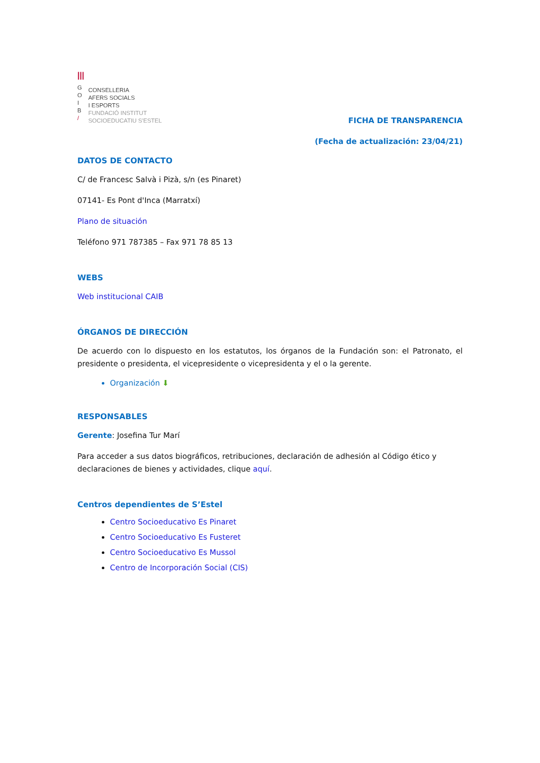|||
G
O
I
B
/
CONSELLERIA
AFERS SOCIALS
I ESPORTS
FUNDACIÓ INSTITUT
SOCIOEDUCATIU S'ESTEL
FICHA DE TRANSPARENCIA
(Fecha de actualización: 23/04/21)
DATOS DE CONTACTO
C/ de Francesc Salvà i Pizà, s/n (es Pinaret)
07141- Es Pont d'Inca (Marratxí)
Plano de situación
Teléfono 971 787385 – Fax 971 78 85 13
WEBS
Web institucional CAIB
ÓRGANOS DE DIRECCIÓN
De acuerdo con lo dispuesto en los estatutos, los órganos de la Fundación son: el Patronato, el presidente o presidenta, el vicepresidente o vicepresidenta y el o la gerente.
Organización ⬇
RESPONSABLES
Gerente: Josefina Tur Marí
Para acceder a sus datos biográficos, retribuciones, declaración de adhesión al Código ético y declaraciones de bienes y actividades, clique aquí.
Centros dependientes de S’Estel
Centro Socioeducativo Es Pinaret
Centro Socioeducativo Es Fusteret
Centro Socioeducativo Es Mussol
Centro de Incorporación Social (CIS)